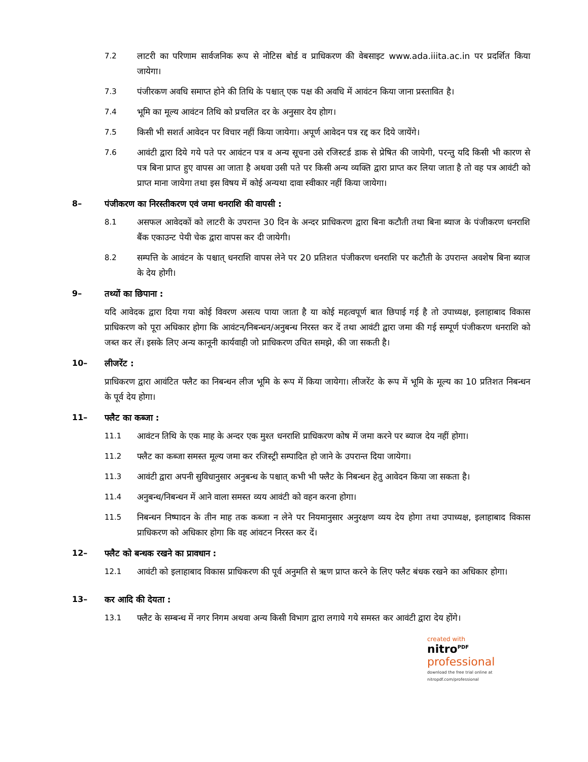7.2 लाटरी का परिणाम सार्वजनिक रूप से नोटिस बोर्ड व प्राधिकरण की वेबसाइट www.ada.iiita.ac.in पर प्रदर्शित किया जायेगा।
7.3 पंजीरकण अवधि समाप्त होने की तिथि के पश्चात् एक पक्ष की अवधि में आवंटन किया जाना प्रस्तावित है।
7.4 भूमि का मूल्य आवंटन तिथि को प्रचलित दर के अनुसार देय होाग।
7.5 किसी भी सशर्त आवेदन पर विचार नहीं किया जायेगा। अपूर्ण आवेदन पत्र रद्द कर दिये जायेंगे।
7.6 आवंटी द्वारा दिये गये पते पर आवंटन पत्र व अन्य सूचना उसे रजिस्टर्ड डाक से प्रेषित की जायेगी, परन्तु यदि किसी भी कारण से पत्र बिना प्राप्त हुए वापस आ जाता है अथवा उसी पते पर किसी अन्य व्यक्ति द्वारा प्राप्त कर लिया जाता है तो वह पत्र आवंटी को प्राप्त माना जायेगा तथा इस विषय में कोई अन्यथा दावा स्वीकार नहीं किया जायेगा।
8– पंजीकरण का निरस्तीकरण एवं जमा धनराशि की वापसी :
8.1 असफल आवेदकों को लाटरी के उपरान्त 30 दिन के अन्दर प्राधिकरण द्वारा बिना कटौती तथा बिना ब्याज के पंजीकरण धनराशि बैंक एकाउन्ट पेयी चेक द्वारा वापस कर दी जायेगी।
8.2 सम्पत्ति के आवंटन के पश्चात् धनराशि वापस लेने पर 20 प्रतिशत पंजीकरण धनराशि पर कटौती के उपरान्त अवशेष बिना ब्याज के देय होगी।
9– तथ्यों का छिपाना :
यदि आवेदक द्वारा दिया गया कोई विवरण असत्य पाया जाता है या कोई महत्वपूर्ण बात छिपाई गई है तो उपाध्यक्ष, इलाहाबाद विकास प्राधिकरण को पूरा अधिकार होगा कि आवंटन/निबन्धन/अनुबन्ध निरस्त कर दें तथा आवंटी द्वारा जमा की गई सम्पूर्ण पंजीकरण धनराशि को जब्त कर लें। इसके लिए अन्य कानूनी कार्यवाही जो प्राधिकरण उचित समझे, की जा सकती है।
10– लीजरेंट :
प्राधिकरण द्वारा आवंटित फ्लैट का निबन्धन लीज भूमि के रूप में किया जायेगा। लीजरेंट के रूप में भूमि के मूल्य का 10 प्रतिशत निबन्धन के पूर्व देय होगा।
11– फ्लैट का कब्जा :
11.1 आवंटन तिथि के एक माह के अन्दर एक मुश्त धनराशि प्राधिकरण कोष में जमा करने पर ब्याज देय नहीं होगा।
11.2 फ्लैट का कब्जा समस्त मूल्य जमा कर रजिस्ट्री सम्पादित हो जाने के उपरान्त दिया जायेगा।
11.3 आवंटी द्वारा अपनी सुविधानुसार अनुबन्ध के पश्चात् कभी भी फ्लैट के निबन्धन हेतु आवेदन किया जा सकता है।
11.4 अनुबन्ध/निबन्धन में आने वाला समस्त व्यय आवंटी को वहन करना होगा।
11.5 निबन्धन निष्पादन के तीन माह तक कब्जा न लेने पर नियमानुसार अनुरक्षण व्यय देय होगा तथा उपाध्यक्ष, इलाहाबाद विकास प्राधिकरण को अधिकार होगा कि वह आंवटन निरस्त कर दें।
12– फ्लैट को बन्धक रखने का प्रावधान :
12.1 आवंटी को इलाहाबाद विकास प्राधिकरण की पूर्व अनुमति से ऋण प्राप्त करने के लिए फ्लैट बंधक रखने का अधिकार होगा।
13– कर आदि की देयता :
13.1 फ्लैट के सम्बन्ध में नगर निगम अथवा अन्य किसी विभाग द्वारा लगाये गये समस्त कर आवंटी द्वारा देय होंगे।
created with
nitro<sup>PDF</sup> professional
download the free trial online at nitropdf.com/professional